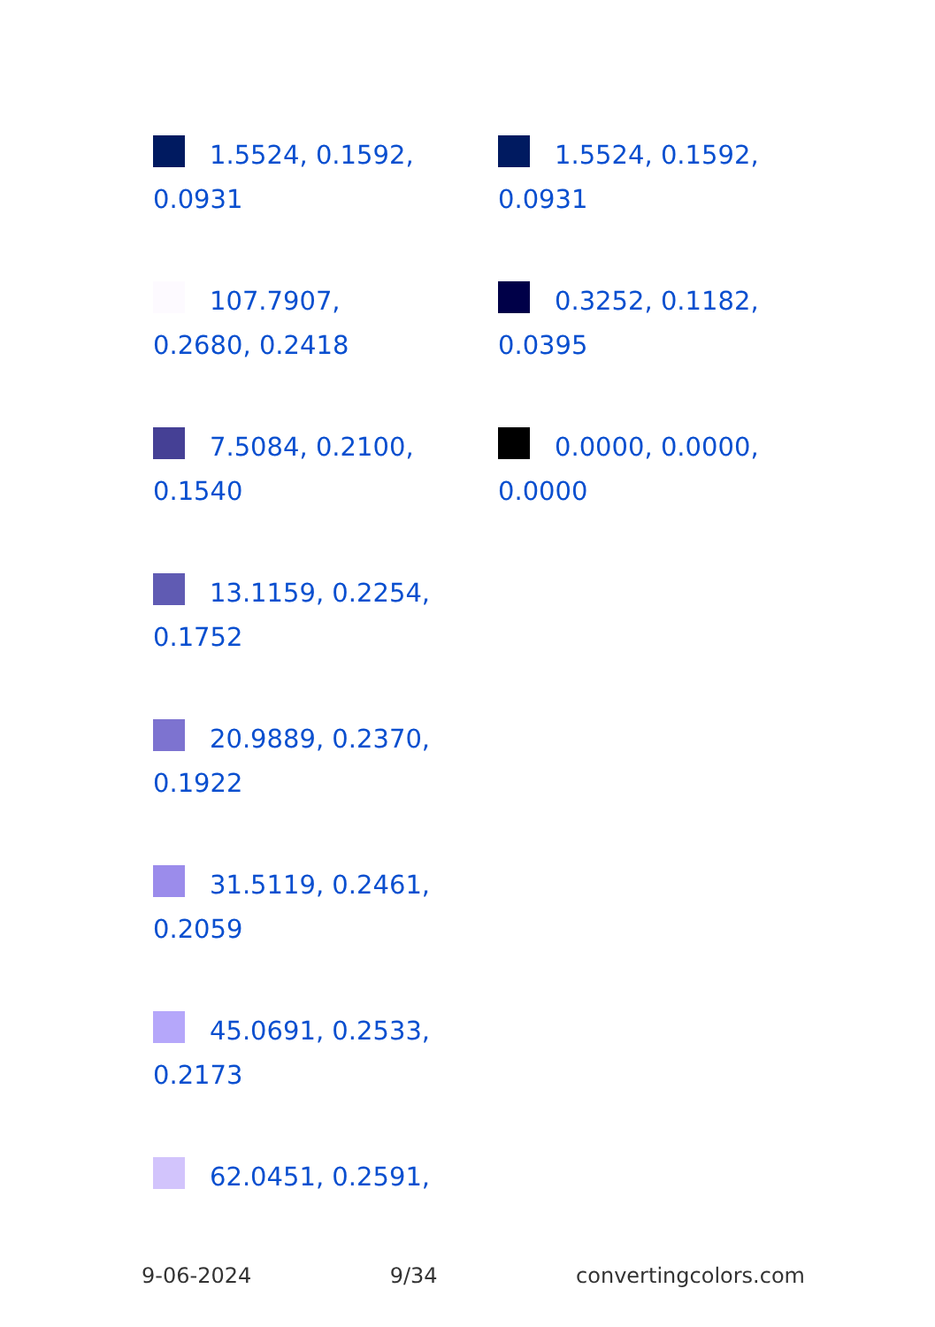1.5524, 0.1592, 0.0931
107.7907, 0.2680, 0.2418
7.5084, 0.2100, 0.1540
13.1159, 0.2254, 0.1752
20.9889, 0.2370, 0.1922
31.5119, 0.2461, 0.2059
45.0691, 0.2533, 0.2173
62.0451, 0.2591,
1.5524, 0.1592, 0.0931
0.3252, 0.1182, 0.0395
0.0000, 0.0000, 0.0000
9-06-2024 9/34 convertingcolors.com